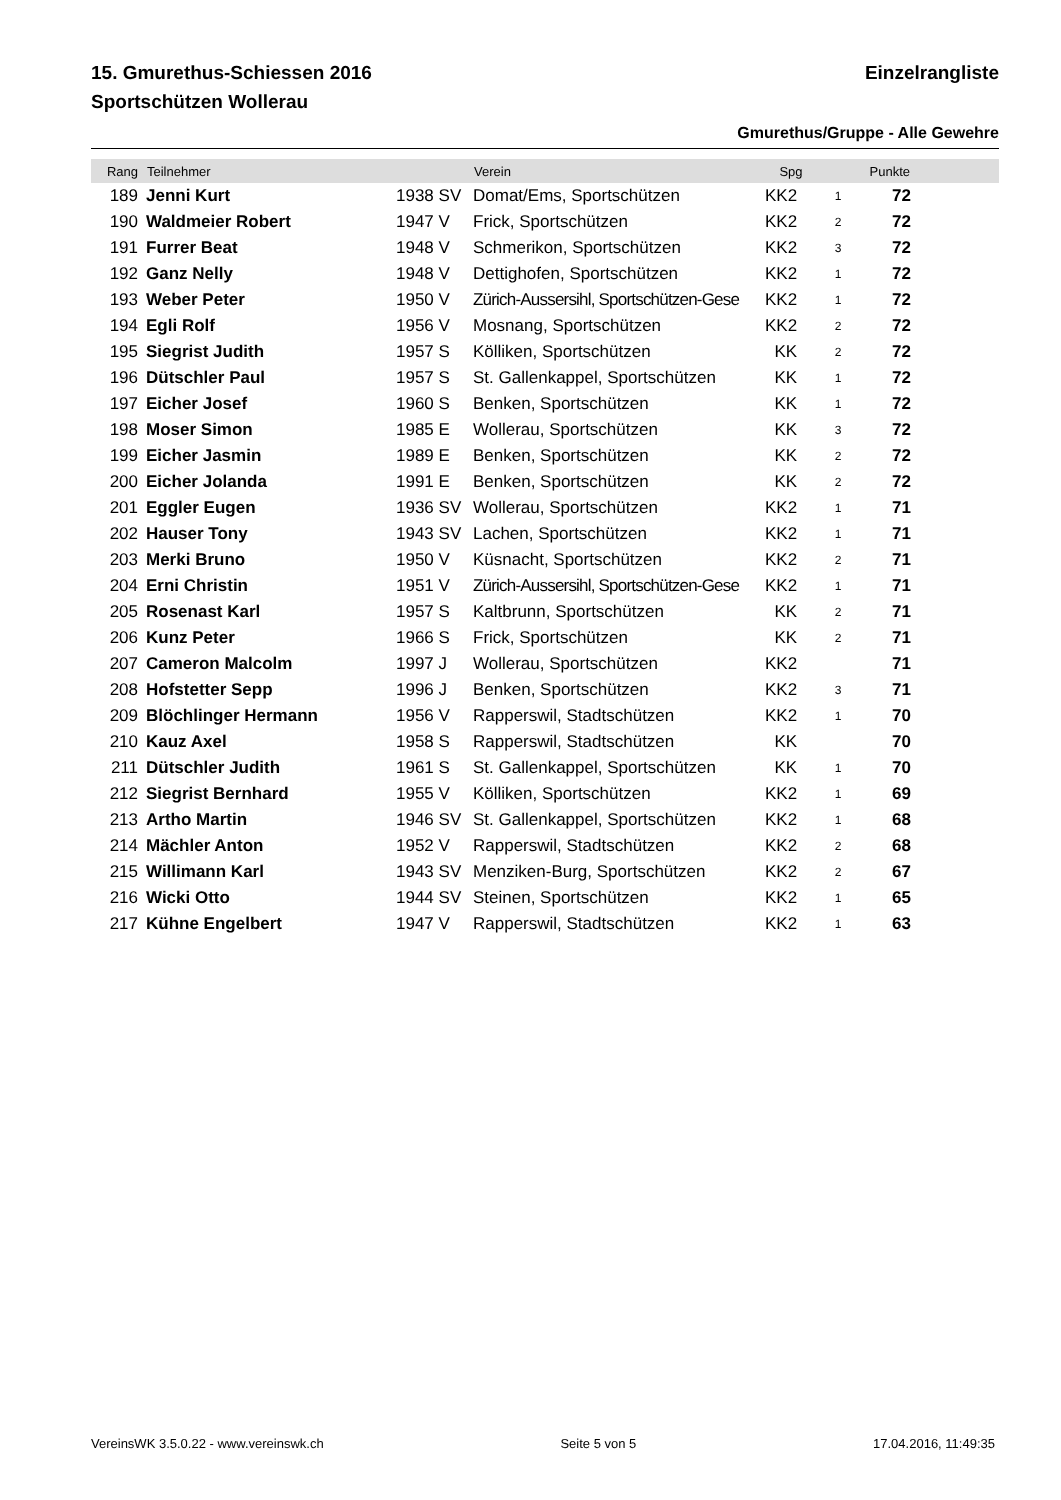15. Gmurethus-Schiessen 2016 Einzelrangliste
Sportschützen Wollerau
Gmurethus/Gruppe - Alle Gewehre
| Rang | Teilnehmer | | Verein | Spg | | Punkte | |
| --- | --- | --- | --- | --- | --- | --- | --- |
| 189 | Jenni Kurt | 1938 SV | Domat/Ems, Sportschützen | KK2 | 1 | 72 | |
| 190 | Waldmeier Robert | 1947 V | Frick, Sportschützen | KK2 | 2 | 72 | |
| 191 | Furrer Beat | 1948 V | Schmerikon, Sportschützen | KK2 | 3 | 72 | |
| 192 | Ganz Nelly | 1948 V | Dettighofen, Sportschützen | KK2 | 1 | 72 | |
| 193 | Weber Peter | 1950 V | Zürich-Aussersihl, Sportschützen-Gese | KK2 | 1 | 72 | |
| 194 | Egli Rolf | 1956 V | Mosnang, Sportschützen | KK2 | 2 | 72 | |
| 195 | Siegrist Judith | 1957 S | Kölliken, Sportschützen | KK | 2 | 72 | |
| 196 | Dütschler Paul | 1957 S | St. Gallenkappel, Sportschützen | KK | 1 | 72 | |
| 197 | Eicher Josef | 1960 S | Benken, Sportschützen | KK | 1 | 72 | |
| 198 | Moser Simon | 1985 E | Wollerau, Sportschützen | KK | 3 | 72 | |
| 199 | Eicher Jasmin | 1989 E | Benken, Sportschützen | KK | 2 | 72 | |
| 200 | Eicher Jolanda | 1991 E | Benken, Sportschützen | KK | 2 | 72 | |
| 201 | Eggler Eugen | 1936 SV | Wollerau, Sportschützen | KK2 | 1 | 71 | |
| 202 | Hauser Tony | 1943 SV | Lachen, Sportschützen | KK2 | 1 | 71 | |
| 203 | Merki Bruno | 1950 V | Küsnacht, Sportschützen | KK2 | 2 | 71 | |
| 204 | Erni Christin | 1951 V | Zürich-Aussersihl, Sportschützen-Gese | KK2 | 1 | 71 | |
| 205 | Rosenast Karl | 1957 S | Kaltbrunn, Sportschützen | KK | 2 | 71 | |
| 206 | Kunz Peter | 1966 S | Frick, Sportschützen | KK | 2 | 71 | |
| 207 | Cameron Malcolm | 1997 J | Wollerau, Sportschützen | KK2 | | 71 | |
| 208 | Hofstetter Sepp | 1996 J | Benken, Sportschützen | KK2 | 3 | 71 | |
| 209 | Blöchlinger Hermann | 1956 V | Rapperswil, Stadtschützen | KK2 | 1 | 70 | |
| 210 | Kauz Axel | 1958 S | Rapperswil, Stadtschützen | KK | | 70 | |
| 211 | Dütschler Judith | 1961 S | St. Gallenkappel, Sportschützen | KK | 1 | 70 | |
| 212 | Siegrist Bernhard | 1955 V | Kölliken, Sportschützen | KK2 | 1 | 69 | |
| 213 | Artho Martin | 1946 SV | St. Gallenkappel, Sportschützen | KK2 | 1 | 68 | |
| 214 | Mächler Anton | 1952 V | Rapperswil, Stadtschützen | KK2 | 2 | 68 | |
| 215 | Willimann Karl | 1943 SV | Menziken-Burg, Sportschützen | KK2 | 2 | 67 | |
| 216 | Wicki Otto | 1944 SV | Steinen, Sportschützen | KK2 | 1 | 65 | |
| 217 | Kühne Engelbert | 1947 V | Rapperswil, Stadtschützen | KK2 | 1 | 63 | |
VereinsWK 3.5.0.22 - www.vereinswk.ch Seite 5 von 5 17.04.2016, 11:49:35